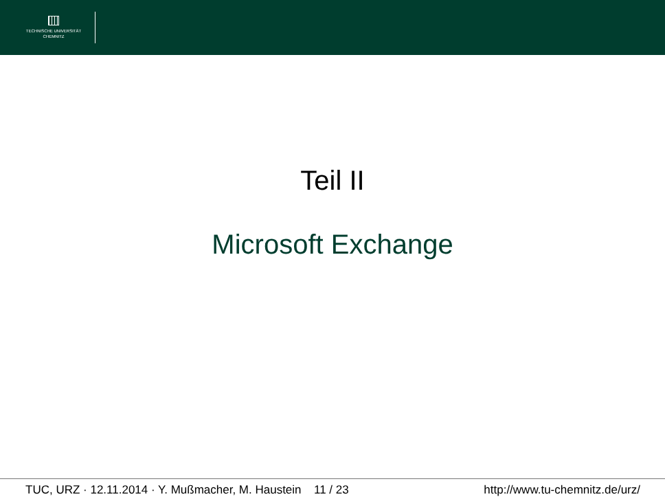TECHNISCHE UNIVERSITÄT
CHEMNITZ
Teil II
Microsoft Exchange
TUC, URZ · 12.11.2014 · Y. Mußmacher, M. Haustein 11 / 23 http://www.tu-chemnitz.de/urz/